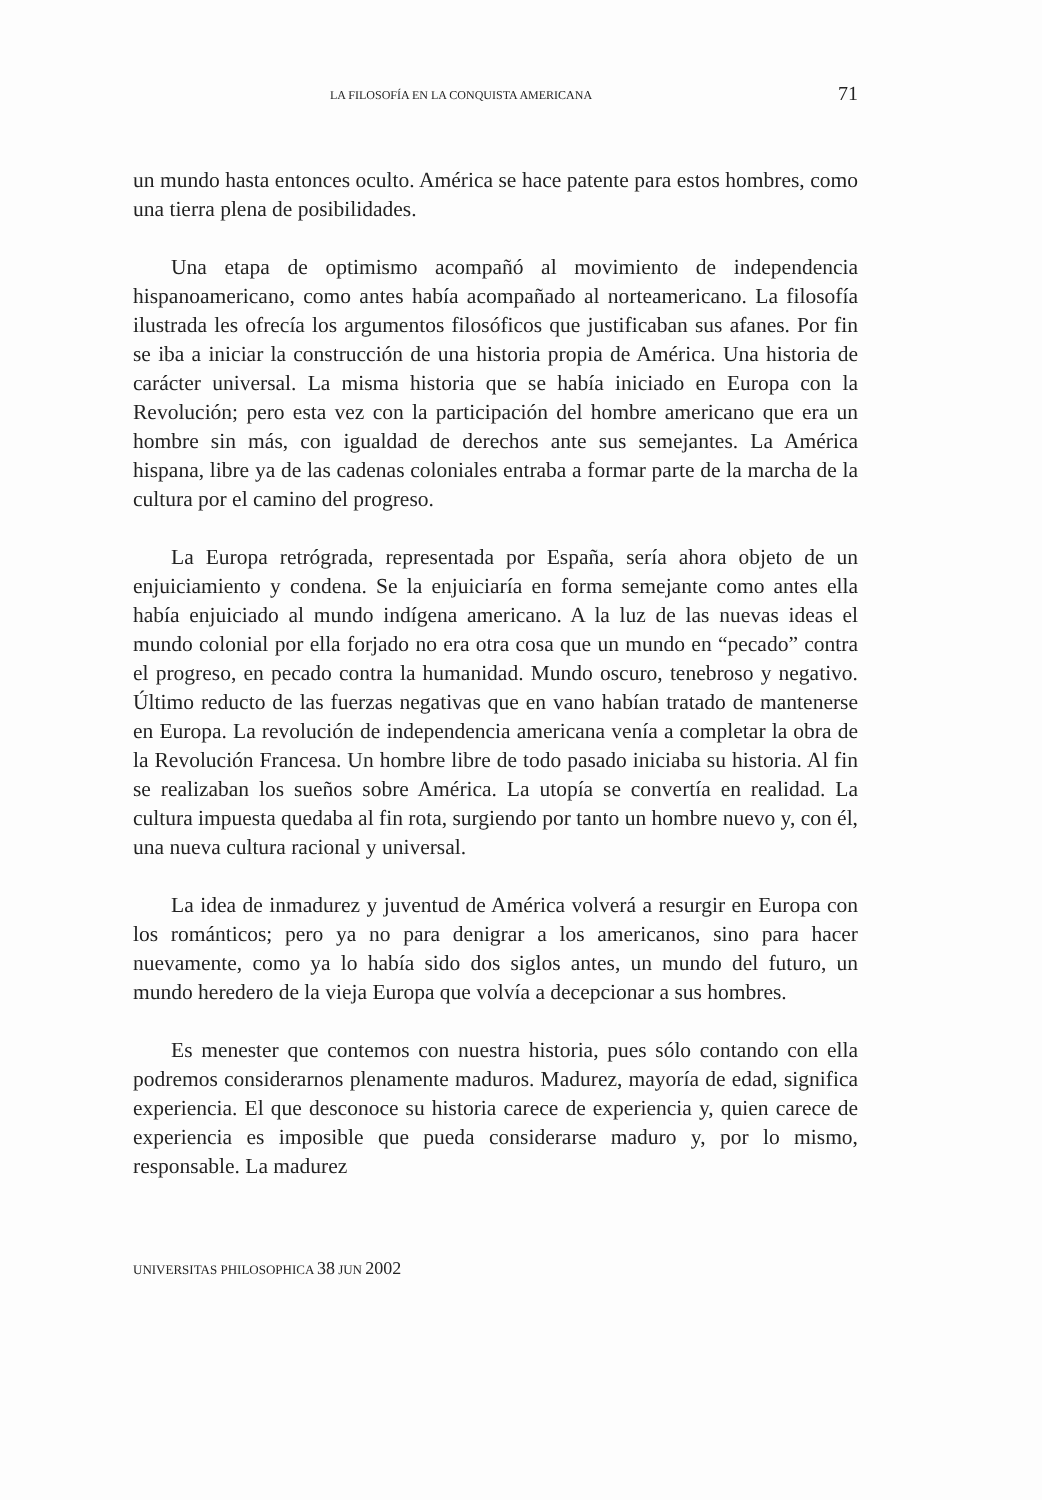LA FILOSOFÍA EN LA CONQUISTA AMERICANA 71
un mundo hasta entonces oculto. América se hace patente para estos hombres, como una tierra plena de posibilidades.
Una etapa de optimismo acompañó al movimiento de independencia hispanoamericano, como antes había acompañado al norteamericano. La filosofía ilustrada les ofrecía los argumentos filosóficos que justificaban sus afanes. Por fin se iba a iniciar la construcción de una historia propia de América. Una historia de carácter universal. La misma historia que se había iniciado en Europa con la Revolución; pero esta vez con la participación del hombre americano que era un hombre sin más, con igualdad de derechos ante sus semejantes. La América hispana, libre ya de las cadenas coloniales entraba a formar parte de la marcha de la cultura por el camino del progreso.
La Europa retrógrada, representada por España, sería ahora objeto de un enjuiciamiento y condena. Se la enjuiciaría en forma semejante como antes ella había enjuiciado al mundo indígena americano. A la luz de las nuevas ideas el mundo colonial por ella forjado no era otra cosa que un mundo en “pecado” contra el progreso, en pecado contra la humanidad. Mundo oscuro, tenebroso y negativo. Último reducto de las fuerzas negativas que en vano habían tratado de mantenerse en Europa. La revolución de independencia americana venía a completar la obra de la Revolución Francesa. Un hombre libre de todo pasado iniciaba su historia. Al fin se realizaban los sueños sobre América. La utopía se convertía en realidad. La cultura impuesta quedaba al fin rota, surgiendo por tanto un hombre nuevo y, con él, una nueva cultura racional y universal.
La idea de inmadurez y juventud de América volverá a resurgir en Europa con los románticos; pero ya no para denigrar a los americanos, sino para hacer nuevamente, como ya lo había sido dos siglos antes, un mundo del futuro, un mundo heredero de la vieja Europa que volvía a decepcionar a sus hombres.
Es menester que contemos con nuestra historia, pues sólo contando con ella podremos considerarnos plenamente maduros. Madurez, mayoría de edad, significa experiencia. El que desconoce su historia carece de experiencia y, quien carece de experiencia es imposible que pueda considerarse maduro y, por lo mismo, responsable. La madurez
UNIVERSITAS PHILOSOPHICA 38 JUN 2002